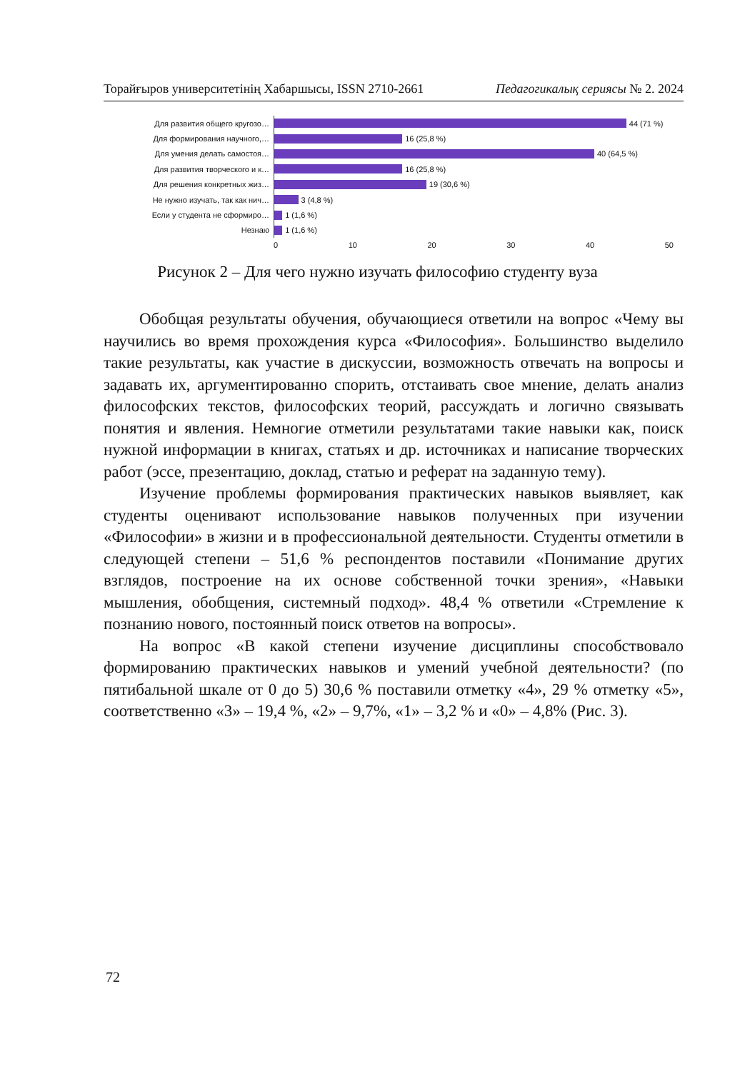Торайғыров университетінің Хабаршысы, ISSN 2710-2661 Педагогикалық сериясы № 2. 2024
Для развития общего кругозо…
44 (71 %)
Для формирования научного,…
16 (25,8 %)
Для умения делать самостоя…
40 (64,5 %)
Для развития творческого и к…
16 (25,8 %)
Для решения конкретных жиз…
19 (30,6 %)
Не нужно изучать, так как нич…
3 (4,8 %)
Если у студента не сформиро…
1 (1,6 %)
Незнаю
1 (1,6 %)
0 10 20 30 40 50
Рисунок 2 – Для чего нужно изучать философию студенту вуза
Обобщая результаты обучения, обучающиеся ответили на вопрос «Чему вы научились во время прохождения курса «Философия». Большинство выделило такие результаты, как участие в дискуссии, возможность отвечать на вопросы и задавать их, аргументированно спорить, отстаивать свое мнение, делать анализ философских текстов, философских теорий, рассуждать и логично связывать понятия и явления. Немногие отметили результатами такие навыки как, поиск нужной информации в книгах, статьях и др. источниках и написание творческих работ (эссе, презентацию, доклад, статью и реферат на заданную тему).
Изучение проблемы формирования практических навыков выявляет, как студенты оценивают использование навыков полученных при изучении «Философии» в жизни и в профессиональной деятельности. Студенты отметили в следующей степени – 51,6 % респондентов поставили «Понимание других взглядов, построение на их основе собственной точки зрения», «Навыки мышления, обобщения, системный подход». 48,4 % ответили «Стремление к познанию нового, постоянный поиск ответов на вопросы».
На вопрос «В какой степени изучение дисциплины способствовало формированию практических навыков и умений учебной деятельности? (по пятибальной шкале от 0 до 5) 30,6 % поставили отметку «4», 29 % отметку «5», соответственно «3» – 19,4 %, «2» – 9,7%, «1» – 3,2 % и «0» – 4,8% (Рис. 3).
72